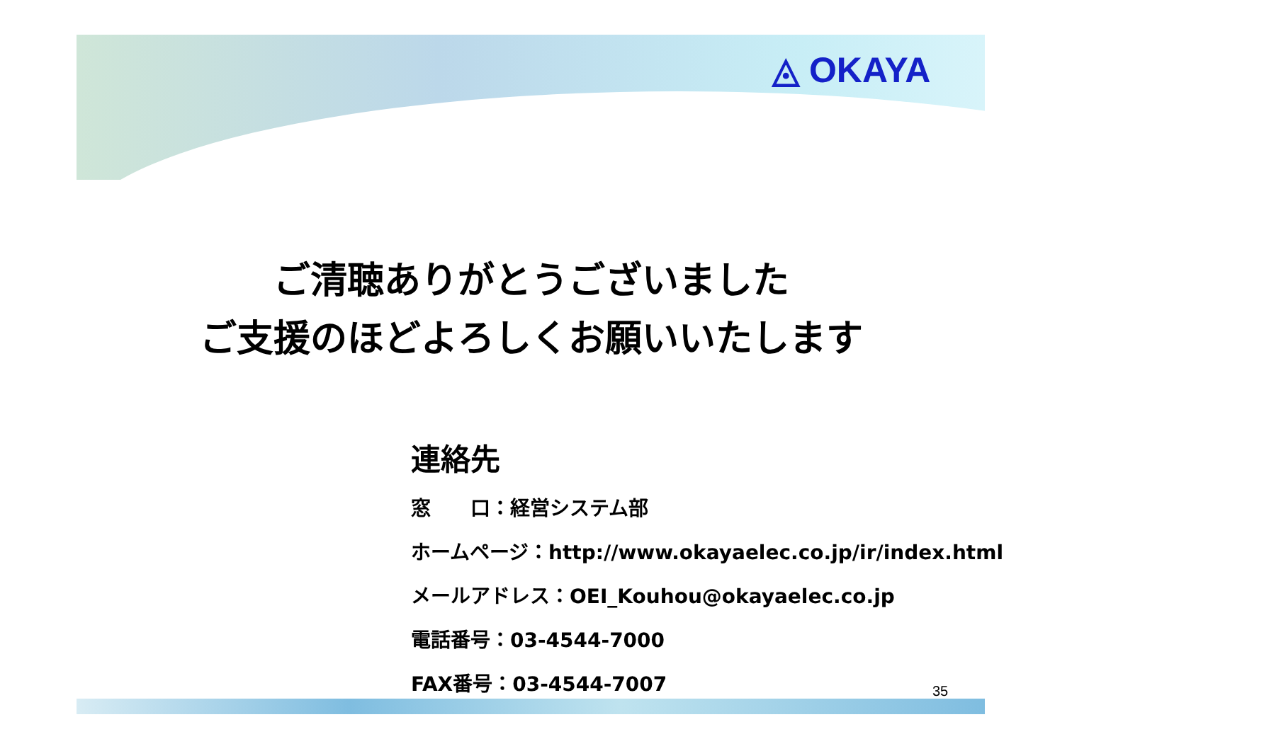◬ OKAYA
ご清聴ありがとうございました
ご支援のほどよろしくお願いいたします
連絡先
窓　　口：経営システム部
ホームページ：http://www.okayaelec.co.jp/ir/index.html
メールアドレス：OEI_Kouhou@okayaelec.co.jp
電話番号：03-4544-7000
FAX番号：03-4544-7007
35